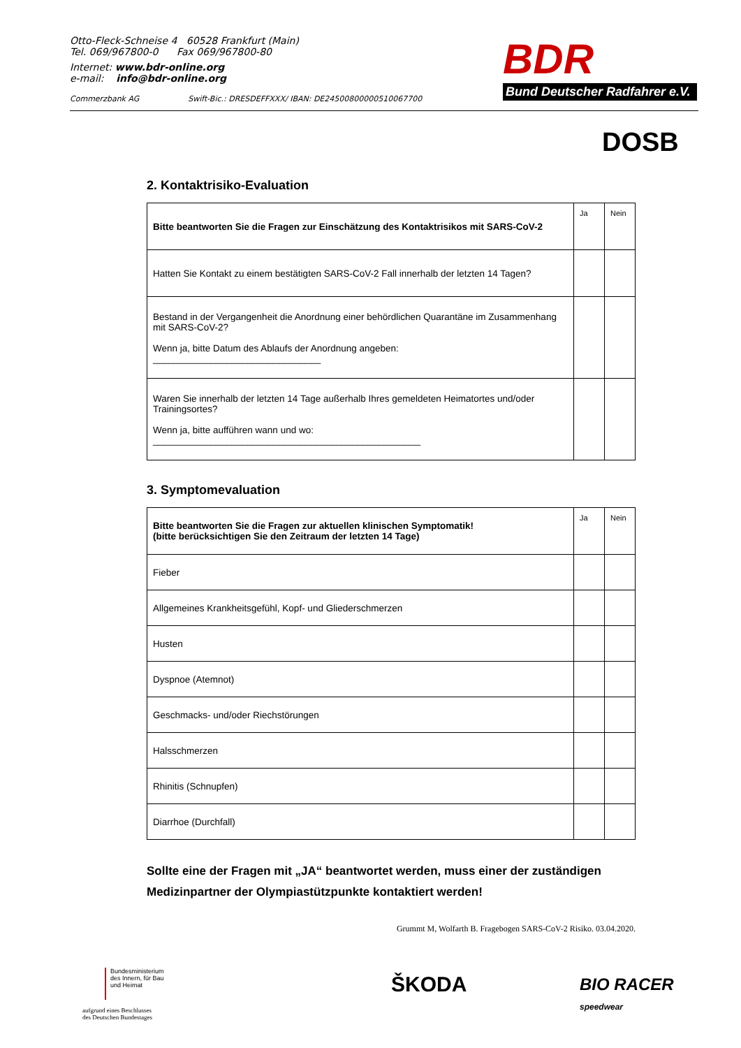Otto-Fleck-Schneise 4 60528 Frankfurt (Main)
Tel. 069/967800-0 Fax 069/967800-80
Internet: www.bdr-online.org
e-mail: info@bdr-online.org
Commerzbank AG Swift-Bic.: DRESDEFFXXX/ IBAN: DE24500800000510067700
BDR
Bund Deutscher Radfahrer e.V.
DOSB
2. Kontaktrisiko-Evaluation
| Bitte beantworten Sie die Fragen zur Einschätzung des Kontaktrisikos mit SARS-CoV-2 | Ja | Nein |
| Hatten Sie Kontakt zu einem bestätigten SARS-CoV-2 Fall innerhalb der letzten 14 Tagen? | | |
| Bestand in der Vergangenheit die Anordnung einer behördlichen Quarantäne im Zusammenhang mit SARS-CoV-2? Wenn ja, bitte Datum des Ablaufs der Anordnung angeben: ________________________________ | | |
| Waren Sie innerhalb der letzten 14 Tage außerhalb Ihres gemeldeten Heimatortes und/oder Trainingsortes? Wenn ja, bitte aufführen wann und wo: ___________________________________________________ | | |
3. Symptomevaluation
| Bitte beantworten Sie die Fragen zur aktuellen klinischen Symptomatik! (bitte berücksichtigen Sie den Zeitraum der letzten 14 Tage) | Ja | Nein |
| Fieber | | |
| Allgemeines Krankheitsgefühl, Kopf- und Gliederschmerzen | | |
| Husten | | |
| Dyspnoe (Atemnot) | | |
| Geschmacks- und/oder Riechstörungen | | |
| Halsschmerzen | | |
| Rhinitis (Schnupfen) | | |
| Diarrhoe (Durchfall) | | |
Sollte eine der Fragen mit „JA“ beantwortet werden, muss einer der zuständigen Medizinpartner der Olympiastützpunkte kontaktiert werden!
Grummt M, Wolfarth B. Fragebogen SARS-CoV-2 Risiko. 03.04.2020.
Bundesministerium
des Innern, für Bau
und Heimat
aufgrund eines Beschlusses
des Deutschen Bundestages
ŠKODA
BIO RACER
speedwear